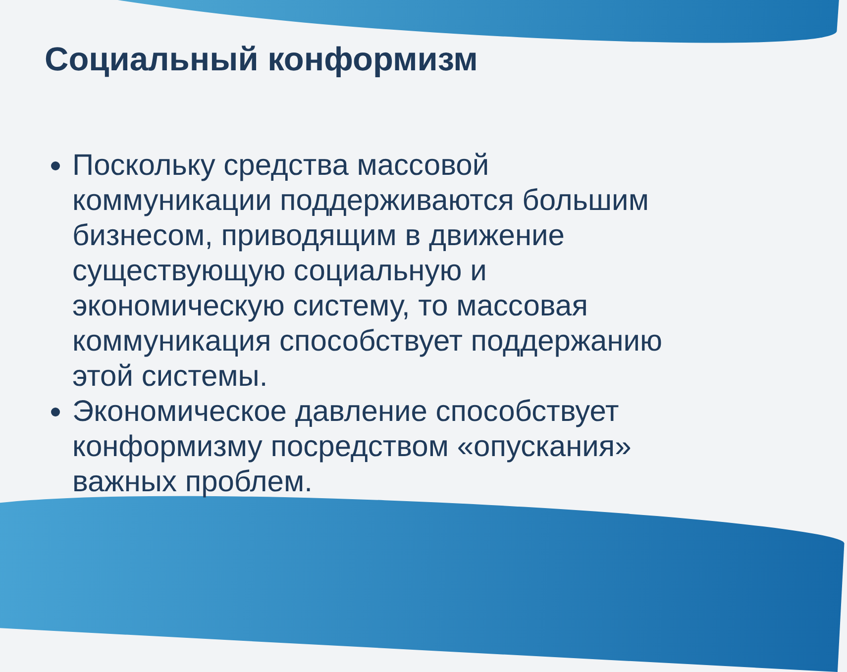Социальный конформизм
Поскольку средства массовой коммуникации поддерживаются большим бизнесом, приводящим в движение существующую социальную и экономическую систему, то массовая коммуникация способствует поддержанию этой системы.
Экономическое давление способствует конформизму посредством «опускания» важных проблем.